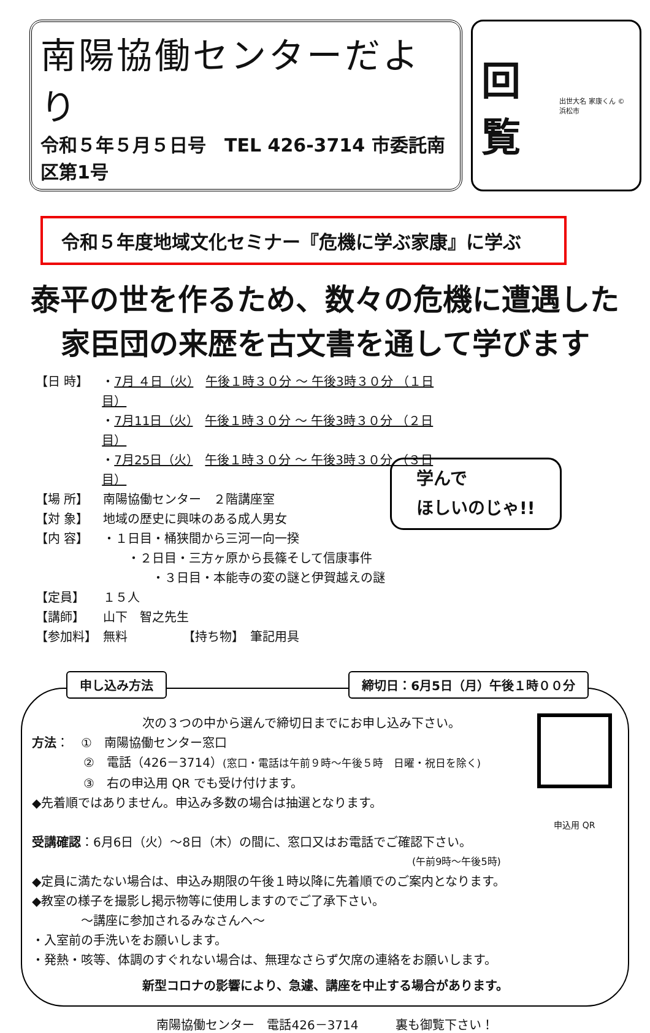南陽協働センターだより
令和５年５月５日号　TEL 426-3714 市委託南区第1号
回覧 出世大名 家康くん ©浜松市
令和５年度地域文化セミナー『危機に学ぶ家康』に学ぶ
泰平の世を作るため、数々の危機に遭遇した
家臣団の来歴を古文書を通して学びます
【日 時】 ・7月 ４日（火）　午後１時３０分 ～ 午後3時３０分 （１日目）
・7月11日（火）　午後１時３０分 ～ 午後3時３０分 （２日目）
・7月25日（火）　午後１時３０分 ～ 午後3時３０分 （３日目）
【場 所】 南陽協働センター　２階講座室
【対 象】 地域の歴史に興味のある成人男女
【内 容】 ・１日目・桶狭間から三河一向一揆
　　・２日目・三方ヶ原から長篠そして信康事件
　　　　・３日目・本能寺の変の謎と伊賀越えの謎
【定員】 １５人
【講師】 山下　智之先生
【参加料】 無料　　　　　【持ち物】　筆記用具
学んで
ほしいのじゃ!!
申し込み方法 締切日：6月5日（月）午後１時００分
申込用 QR
次の３つの中から選んで締切日までにお申し込み下さい。
方法：　①　南陽協働センター窓口
②　電話（426－3714）(窓口・電話は午前９時～午後５時　日曜・祝日を除く)
③　右の申込用 QR でも受け付けます。
◆先着順ではありません。申込み多数の場合は抽選となります。
受講確認：6月6日（火）～8日（木）の間に、窓口又はお電話でご確認下さい。
(午前9時～午後5時)
◆定員に満たない場合は、申込み期限の午後１時以降に先着順でのご案内となります。
◆教室の様子を撮影し掲示物等に使用しますのでご了承下さい。
～講座に参加されるみなさんへ～
・入室前の手洗いをお願いします。
・発熱・咳等、体調のすぐれない場合は、無理なさらず欠席の連絡をお願いします。
新型コロナの影響により、急遽、講座を中止する場合があります。
南陽協働センター　電話426－3714　　　裏も御覧下さい！